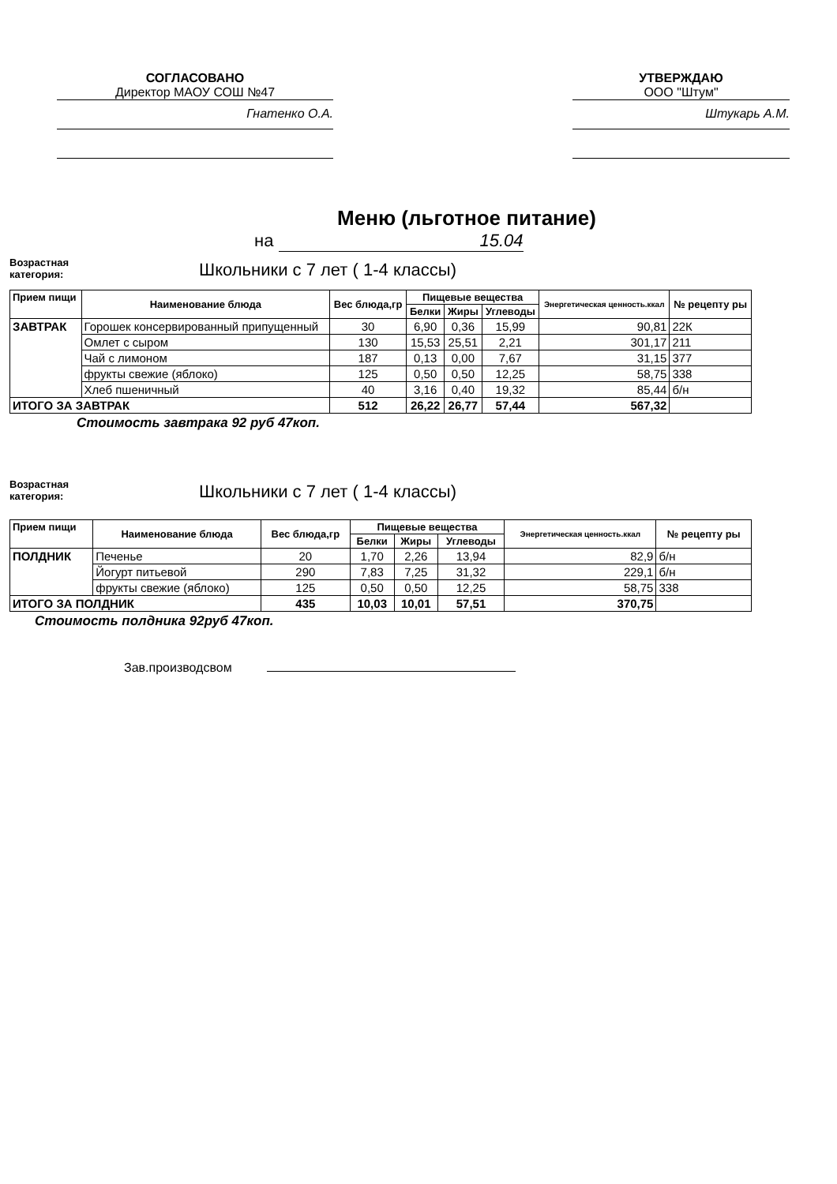СОГЛАСОВАНО
Директор МАОУ СОШ №47
Гнатенко О.А.
УТВЕРЖДАЮ
ООО "Штум"
Штукарь А.М.
Меню (льготное питание)
на 15.04
Возрастная
категория:
Школьники с 7 лет ( 1-4 классы)
| Прием пищи | Наименование блюда | Вес блюда,гр | Пищевые вещества | | | Энергетическая ценность.ккал | № рецепту ры |
| --- | --- | --- | --- | --- | --- | --- | --- |
| | | | Белки | Жиры | Углеводы | | |
| ЗАВТРАК | Горошек консервированный припущенный | 30 | 6,90 | 0,36 | 15,99 | 90,81 | 22К |
| | Омлет с сыром | 130 | 15,53 | 25,51 | 2,21 | 301,17 | 211 |
| | Чай с лимоном | 187 | 0,13 | 0,00 | 7,67 | 31,15 | 377 |
| | фрукты свежие (яблоко) | 125 | 0,50 | 0,50 | 12,25 | 58,75 | 338 |
| | Хлеб пшеничный | 40 | 3,16 | 0,40 | 19,32 | 85,44 | б/н |
| ИТОГО ЗА ЗАВТРАК | | 512 | 26,22 | 26,77 | 57,44 | 567,32 | |
Стоимость завтрака 92 руб 47коп.
Возрастная
категория:
Школьники с 7 лет ( 1-4 классы)
| Прием пищи | Наименование блюда | Вес блюда,гр | Пищевые вещества | | | Энергетическая ценность.ккал | № рецепту ры |
| --- | --- | --- | --- | --- | --- | --- | --- |
| | | | Белки | Жиры | Углеводы | | |
| ПОЛДНИК | Печенье | 20 | 1,70 | 2,26 | 13,94 | 82,9 | б/н |
| | Йогурт питьевой | 290 | 7,83 | 7,25 | 31,32 | 229,1 | б/н |
| | фрукты свежие (яблоко) | 125 | 0,50 | 0,50 | 12,25 | 58,75 | 338 |
| ИТОГО ЗА ПОЛДНИК | | 435 | 10,03 | 10,01 | 57,51 | 370,75 | |
Стоимость полдника 92руб 47коп.
Зав.производсвом